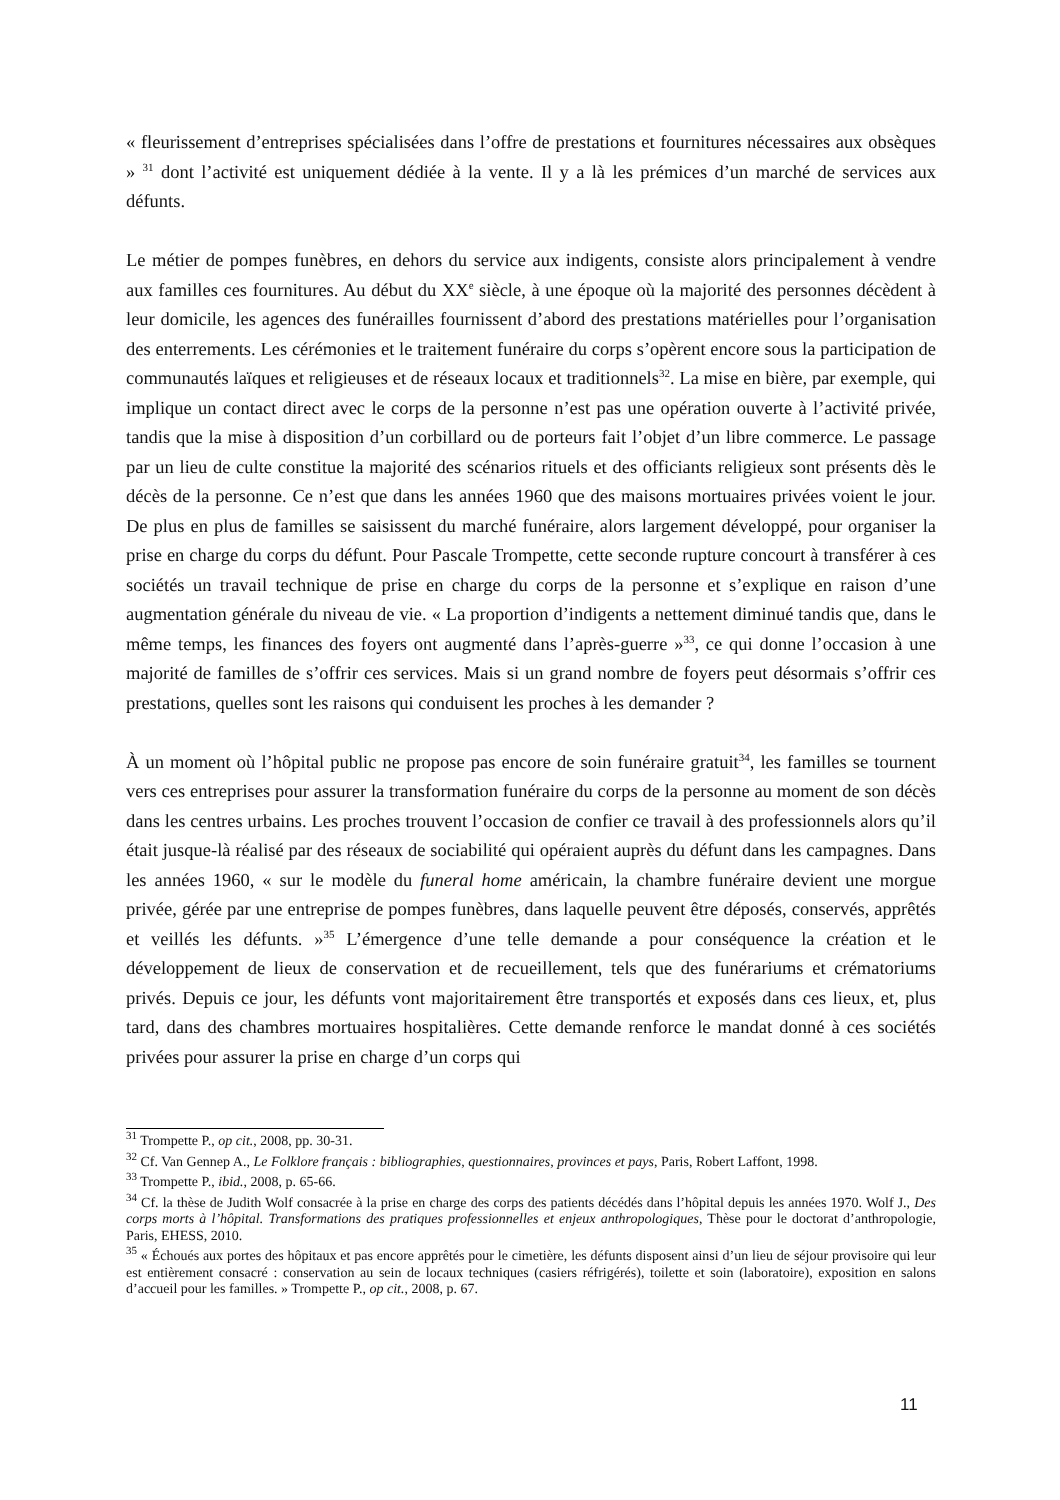« fleurissement d’entreprises spécialisées dans l’offre de prestations et fournitures nécessaires aux obsèques » <sup>31</sup> dont l’activité est uniquement dédiée à la vente. Il y a là les prémices d’un marché de services aux défunts.
Le métier de pompes funèbres, en dehors du service aux indigents, consiste alors principalement à vendre aux familles ces fournitures. Au début du XX<sup>e</sup> siècle, à une époque où la majorité des personnes décèdent à leur domicile, les agences des funérailles fournissent d’abord des prestations matérielles pour l’organisation des enterrements. Les cérémonies et le traitement funéraire du corps s’opèrent encore sous la participation de communautés laïques et religieuses et de réseaux locaux et traditionnels<sup>32</sup>. La mise en bière, par exemple, qui implique un contact direct avec le corps de la personne n’est pas une opération ouverte à l’activité privée, tandis que la mise à disposition d’un corbillard ou de porteurs fait l’objet d’un libre commerce. Le passage par un lieu de culte constitue la majorité des scénarios rituels et des officiants religieux sont présents dès le décès de la personne. Ce n’est que dans les années 1960 que des maisons mortuaires privées voient le jour. De plus en plus de familles se saisissent du marché funéraire, alors largement développé, pour organiser la prise en charge du corps du défunt. Pour Pascale Trompette, cette seconde rupture concourt à transférer à ces sociétés un travail technique de prise en charge du corps de la personne et s’explique en raison d’une augmentation générale du niveau de vie. « La proportion d’indigents a nettement diminué tandis que, dans le même temps, les finances des foyers ont augmenté dans l’après-guerre »<sup>33</sup>, ce qui donne l’occasion à une majorité de familles de s’offrir ces services. Mais si un grand nombre de foyers peut désormais s’offrir ces prestations, quelles sont les raisons qui conduisent les proches à les demander ?
À un moment où l’hôpital public ne propose pas encore de soin funéraire gratuit<sup>34</sup>, les familles se tournent vers ces entreprises pour assurer la transformation funéraire du corps de la personne au moment de son décès dans les centres urbains. Les proches trouvent l’occasion de confier ce travail à des professionnels alors qu’il était jusque-là réalisé par des réseaux de sociabilité qui opéraient auprès du défunt dans les campagnes. Dans les années 1960, « sur le modèle du funeral home américain, la chambre funéraire devient une morgue privée, gérée par une entreprise de pompes funèbres, dans laquelle peuvent être déposés, conservés, apprêtés et veillés les défunts. »<sup>35</sup> L’émergence d’une telle demande a pour conséquence la création et le développement de lieux de conservation et de recueillement, tels que des funérariums et crématoriums privés. Depuis ce jour, les défunts vont majoritairement être transportés et exposés dans ces lieux, et, plus tard, dans des chambres mortuaires hospitalières. Cette demande renforce le mandat donné à ces sociétés privées pour assurer la prise en charge d’un corps qui
<sup>31</sup> Trompette P., op cit., 2008, pp. 30-31.
<sup>32</sup> Cf. Van Gennep A., Le Folklore français : bibliographies, questionnaires, provinces et pays, Paris, Robert Laffont, 1998.
<sup>33</sup> Trompette P., ibid., 2008, p. 65-66.
<sup>34</sup> Cf. la thèse de Judith Wolf consacrée à la prise en charge des corps des patients décédés dans l’hôpital depuis les années 1970. Wolf J., Des corps morts à l’hôpital. Transformations des pratiques professionnelles et enjeux anthropologiques, Thèse pour le doctorat d’anthropologie, Paris, EHESS, 2010.
<sup>35</sup> « Échoués aux portes des hôpitaux et pas encore apprêtés pour le cimetière, les défunts disposent ainsi d’un lieu de séjour provisoire qui leur est entièrement consacré : conservation au sein de locaux techniques (casiers réfrigérés), toilette et soin (laboratoire), exposition en salons d’accueil pour les familles. » Trompette P., op cit., 2008, p. 67.
11